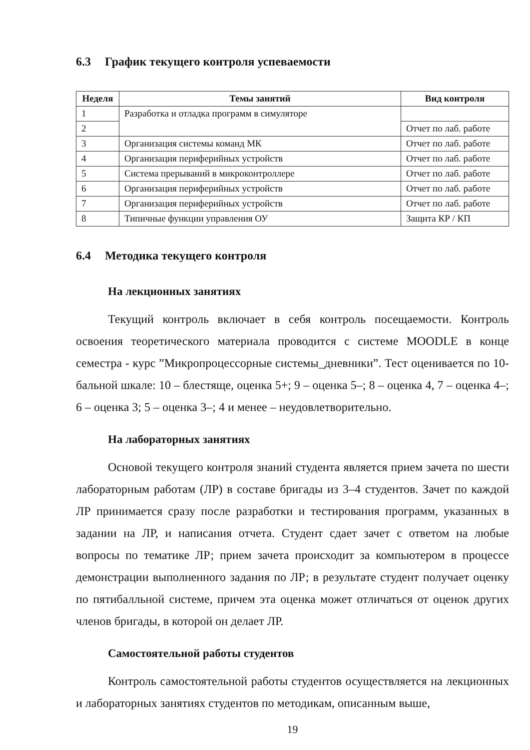6.3 График текущего контроля успеваемости
| Неделя | Темы занятий | Вид контроля |
| --- | --- | --- |
| 1 | Разработка и отладка программ в симуляторе | |
| 2 | | Отчет по лаб. работе |
| 3 | Организация системы команд МК | Отчет по лаб. работе |
| 4 | Организация периферийных устройств | Отчет по лаб. работе |
| 5 | Система прерываний в микроконтроллере | Отчет по лаб. работе |
| 6 | Организация периферийных устройств | Отчет по лаб. работе |
| 7 | Организация периферийных устройств | Отчет по лаб. работе |
| 8 | Типичные функции управления ОУ | Защита КР / КП |
6.4 Методика текущего контроля
На лекционных занятиях
Текущий контроль включает в себя контроль посещаемости. Контроль освоения теоретического материала проводится с системе MOODLE в конце семестра - курс ”Микропроцессорные системы_дневники”. Тест оценивается по 10-бальной шкале: 10 – блестяще, оценка 5+; 9 – оценка 5–; 8 – оценка 4, 7 – оценка 4–; 6 – оценка 3; 5 – оценка 3–; 4 и менее – неудовлетворительно.
На лабораторных занятиях
Основой текущего контроля знаний студента является прием зачета по шести лабораторным работам (ЛР) в составе бригады из 3–4 студентов. Зачет по каждой ЛР принимается сразу после разработки и тестирования программ, указанных в задании на ЛР, и написания отчета. Студент сдает зачет с ответом на любые вопросы по тематике ЛР; прием зачета происходит за компьютером в процессе демонстрации выполненного задания по ЛР; в результате студент получает оценку по пятибалльной системе, причем эта оценка может отличаться от оценок других членов бригады, в которой он делает ЛР.
Самостоятельной работы студентов
Контроль самостоятельной работы студентов осуществляется на лекционных и лабораторных занятиях студентов по методикам, описанным выше,
19